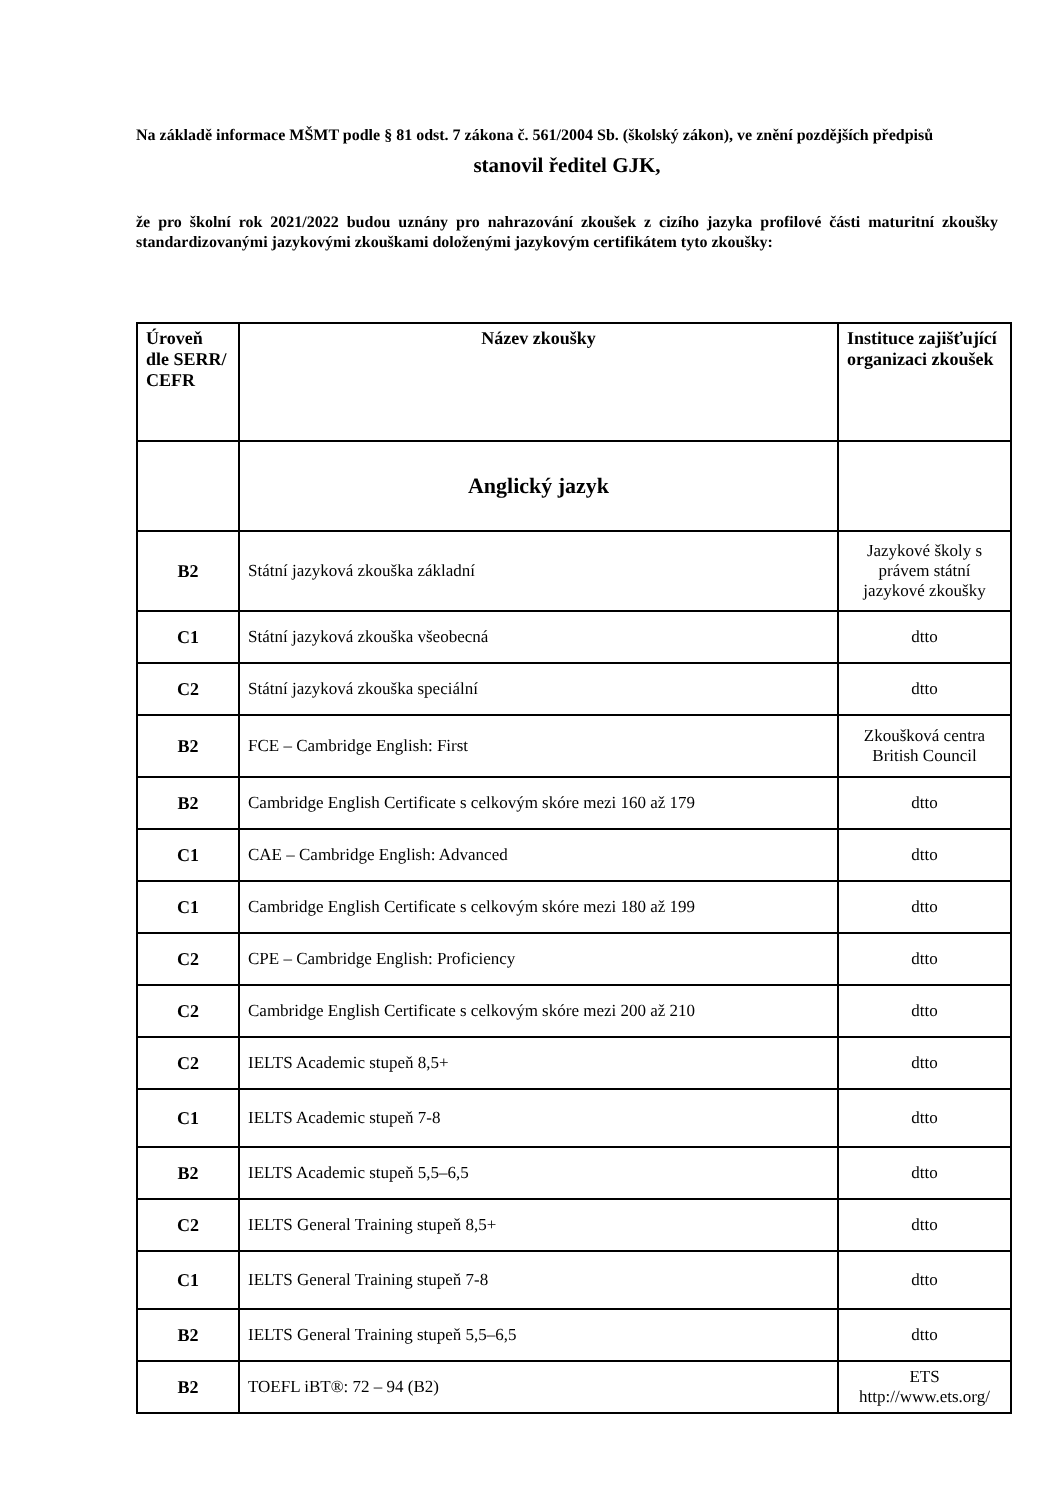Na základě informace MŠMT podle § 81 odst. 7 zákona č. 561/2004 Sb. (školský zákon), ve znění pozdějších předpisů
stanovil ředitel GJK,
že pro školní rok 2021/2022 budou uznány pro nahrazování zkoušek z cizího jazyka profilové části maturitní zkoušky standardizovanými jazykovými zkouškami doloženými jazykovým certifikátem tyto zkoušky:
| Úroveň dle SERR/ CEFR | Název zkoušky | Instituce zajišťující organizaci zkoušek |
| --- | --- | --- |
| | Anglický jazyk | |
| B2 | Státní jazyková zkouška základní | Jazykové školy s právem státní jazykové zkoušky |
| C1 | Státní jazyková zkouška všeobecná | dtto |
| C2 | Státní jazyková zkouška speciální | dtto |
| B2 | FCE – Cambridge English: First | Zkoušková centra British Council |
| B2 | Cambridge English Certificate s celkovým skóre mezi 160 až 179 | dtto |
| C1 | CAE – Cambridge English: Advanced | dtto |
| C1 | Cambridge English Certificate s celkovým skóre mezi 180 až 199 | dtto |
| C2 | CPE – Cambridge English: Proficiency | dtto |
| C2 | Cambridge English Certificate s celkovým skóre mezi 200 až 210 | dtto |
| C2 | IELTS Academic stupeň 8,5+ | dtto |
| C1 | IELTS Academic stupeň 7-8 | dtto |
| B2 | IELTS Academic stupeň 5,5–6,5 | dtto |
| C2 | IELTS General Training stupeň 8,5+ | dtto |
| C1 | IELTS General Training stupeň 7-8 | dtto |
| B2 | IELTS General Training stupeň 5,5–6,5 | dtto |
| B2 | TOEFL iBT®: 72 – 94 (B2) | ETS http://www.ets.org/ |